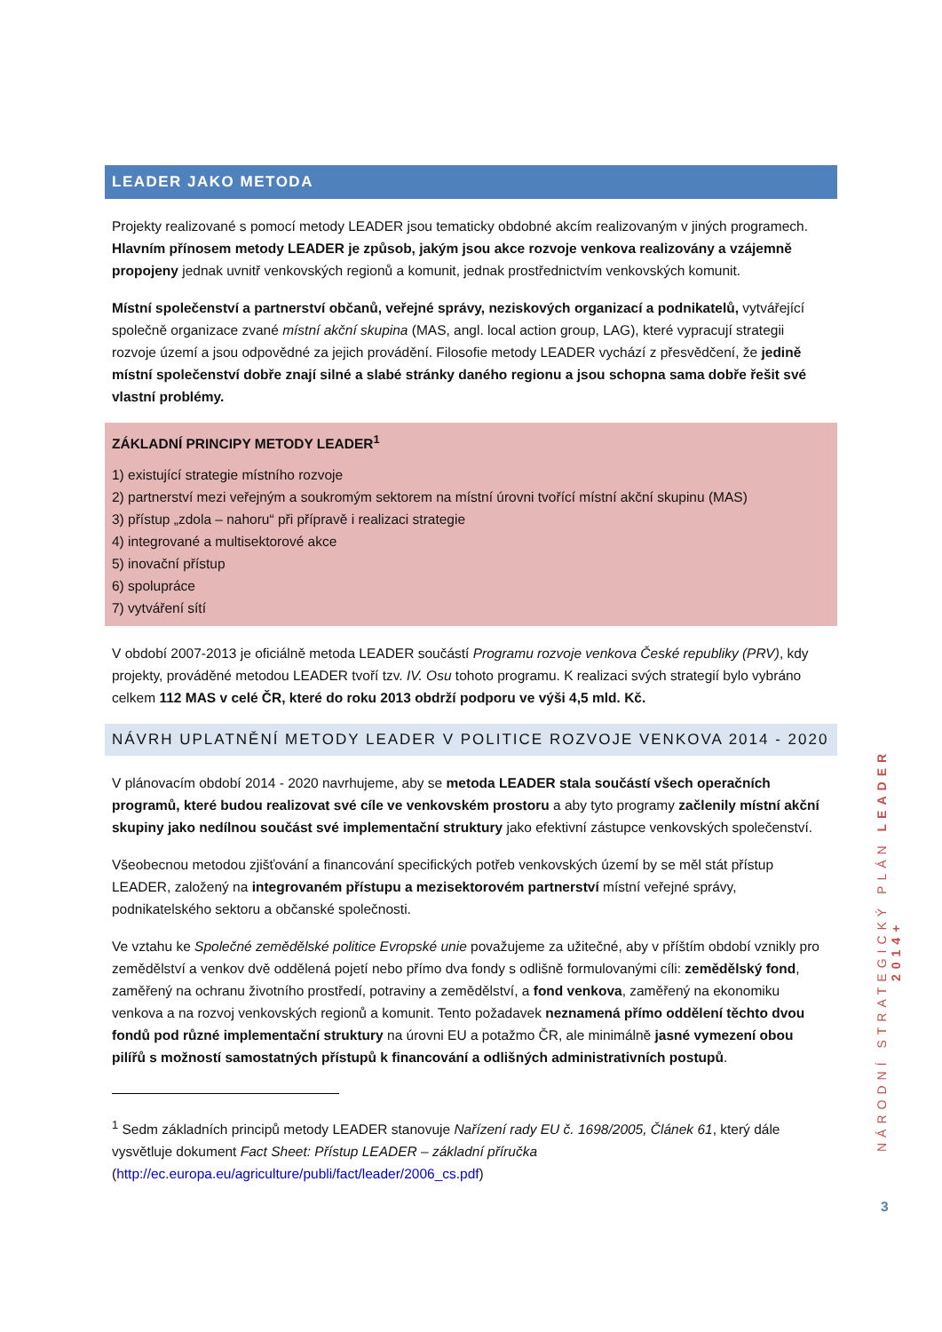LEADER JAKO METODA
Projekty realizované s pomocí metody LEADER jsou tematicky obdobné akcím realizovaným v jiných programech. Hlavním přínosem metody LEADER je způsob, jakým jsou akce rozvoje venkova realizovány a vzájemně propojeny jednak uvnitř venkovských regionů a komunit, jednak prostřednictvím venkovských komunit.
Místní společenství a partnerství občanů, veřejné správy, neziskových organizací a podnikatelů, vytvářející společně organizace zvané místní akční skupina (MAS, angl. local action group, LAG), které vypracují strategii rozvoje území a jsou odpovědné za jejich provádění. Filosofie metody LEADER vychází z přesvědčení, že jedině místní společenství dobře znají silné a slabé stránky daného regionu a jsou schopna sama dobře řešit své vlastní problémy.
ZÁKLADNÍ PRINCIPY METODY LEADER<sup>1</sup>
1) existující strategie místního rozvoje
2) partnerství mezi veřejným a soukromým sektorem na místní úrovni tvořící místní akční skupinu (MAS)
3) přístup „zdola – nahoru“ při přípravě i realizaci strategie
4) integrované a multisektorové akce
5) inovační přístup
6) spolupráce
7) vytváření sítí
V období 2007-2013 je oficiálně metoda LEADER součástí Programu rozvoje venkova České republiky (PRV), kdy projekty, prováděné metodou LEADER tvoří tzv. IV. Osu tohoto programu. K realizaci svých strategií bylo vybráno celkem 112 MAS v celé ČR, které do roku 2013 obdrží podporu ve výši 4,5 mld. Kč.
NÁVRH UPLATNĚNÍ METODY LEADER V POLITICE ROZVOJE VENKOVA 2014 - 2020
V plánovacím období 2014 - 2020 navrhujeme, aby se metoda LEADER stala součástí všech operačních programů, které budou realizovat své cíle ve venkovském prostoru a aby tyto programy začlenily místní akční skupiny jako nedílnou součást své implementační struktury jako efektivní zástupce venkovských společenství.
Všeobecnou metodou zjišťování a financování specifických potřeb venkovských území by se měl stát přístup LEADER, založený na integrovaném přístupu a mezisektorovém partnerství místní veřejné správy, podnikatelského sektoru a občanské společnosti.
Ve vztahu ke Společné zemědělské politice Evropské unie považujeme za užitečné, aby v příštím období vznikly pro zemědělství a venkov dvě oddělená pojetí nebo přímo dva fondy s odlišně formulovanými cíli: zemědělský fond, zaměřený na ochranu životního prostředí, potraviny a zemědělství, a fond venkova, zaměřený na ekonomiku venkova a na rozvoj venkovských regionů a komunit. Tento požadavek neznamená přímo oddělení těchto dvou fondů pod různé implementační struktury na úrovni EU a potažmo ČR, ale minimálně jasné vymezení obou pilířů s možností samostatných přístupů k financování a odlišných administrativních postupů.
<sup>1</sup> Sedm základních principů metody LEADER stanovuje Nařízení rady EU č. 1698/2005, Článek 61, který dále vysvětluje dokument Fact Sheet: Přístup LEADER – základní příručka (http://ec.europa.eu/agriculture/publi/fact/leader/2006_cs.pdf)
NÁRODNÍ STRATEGICKÝ PLÁN LEADER 2014+
3